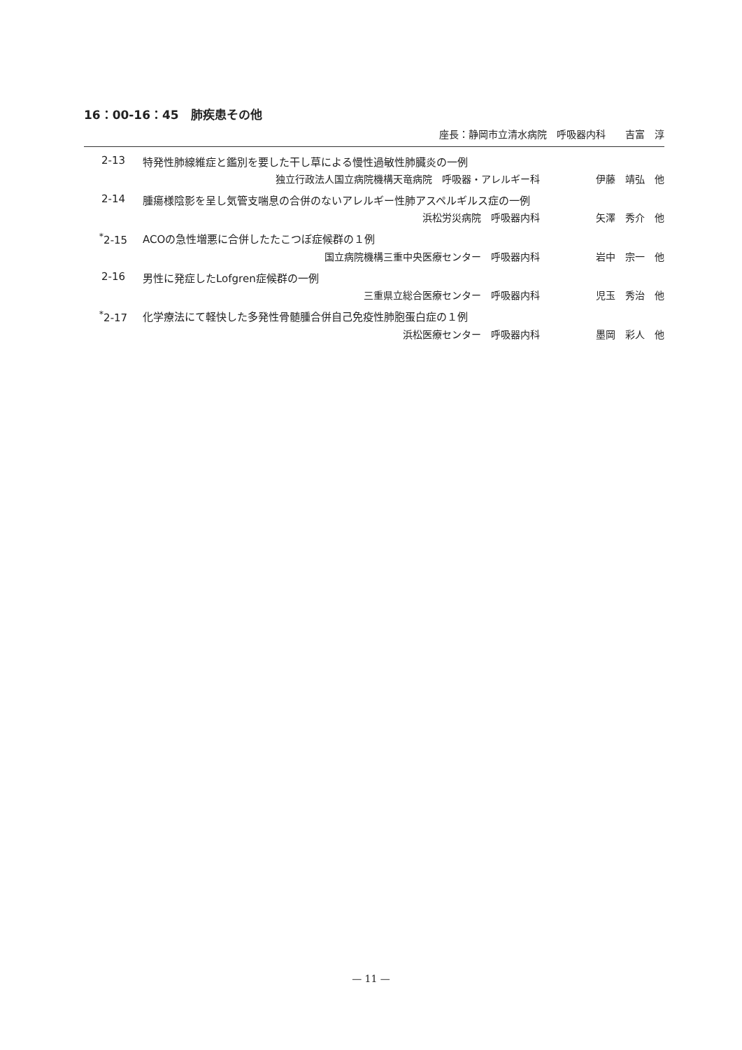16：00-16：45　肺疾患その他
座長：静岡市立清水病院　呼吸器内科　　吉富　淳
2-13 特発性肺線維症と鑑別を要した干し草による慢性過敏性肺臓炎の一例
独立行政法人国立病院機構天竜病院　呼吸器・アレルギー科 伊藤　靖弘　他
2-14 腫瘍様陰影を呈し気管支喘息の合併のないアレルギー性肺アスペルギルス症の一例
浜松労災病院　呼吸器内科 矢澤　秀介　他
<sup>*</sup> 2-15 ACOの急性増悪に合併したたこつぼ症候群の１例
国立病院機構三重中央医療センター　呼吸器内科 岩中　宗一　他
2-16 男性に発症したLofgren症候群の一例
三重県立総合医療センター　呼吸器内科 児玉　秀治　他
<sup>*</sup> 2-17 化学療法にて軽快した多発性骨髄腫合併自己免疫性肺胞蛋白症の１例
浜松医療センター　呼吸器内科 墨岡　彩人　他
— 11 —